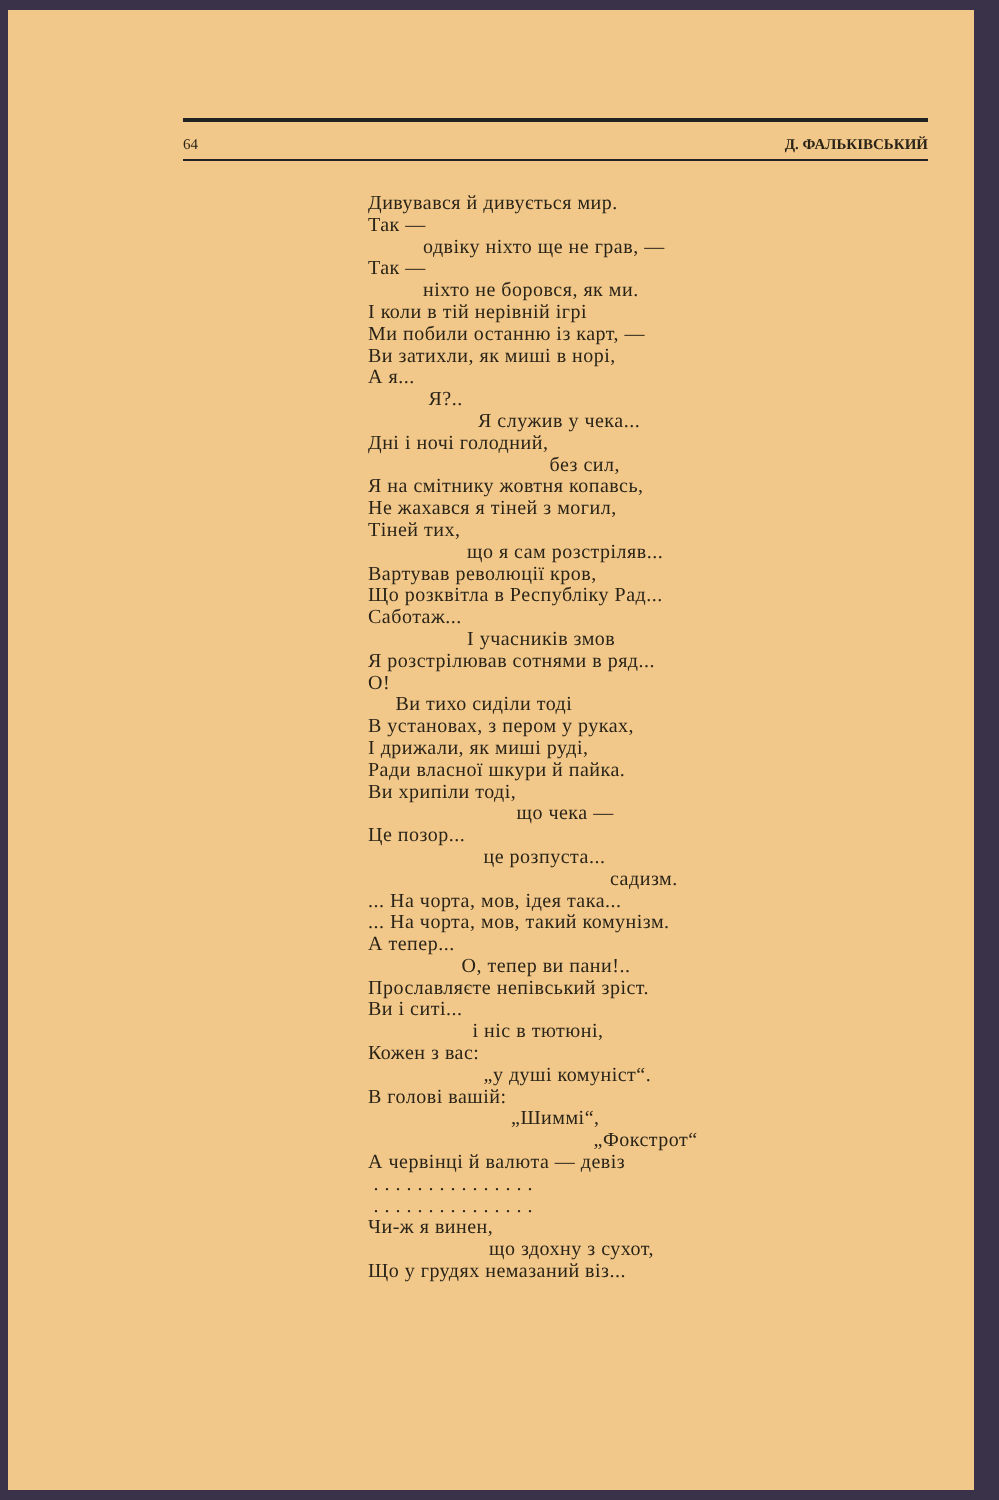64 Д. ФАЛЬКІВСЬКИЙ
Дивувався й дивується мир.
Так —
одвіку ніхто ще не грав, —
Так —
ніхто не боровся, як ми.
І коли в тій нерівній ігрі
Ми побили останню із карт, —
Ви затихли, як миші в норі,
А я...
Я?..
Я служив у чека...
Дні і ночі голодний,
без сил,
Я на смітнику жовтня копавсь,
Не жахався я тіней з могил,
Тіней тих,
що я сам розстріляв...
Вартував революції кров,
Що розквітла в Республіку Рад...
Саботаж...
І учасників змов
Я розстрілював сотнями в ряд...
О!
Ви тихо сиділи тоді
В установах, з пером у руках,
І дрижали, як миші руді,
Ради власної шкури й пайка.
Ви хрипіли тоді,
що чека —
Це позор...
це розпуста...
садизм.
... На чорта, мов, ідея така...
... На чорта, мов, такий комунізм.
А тепер...
О, тепер ви пани!..
Прославляєте непівський зріст.
Ви і ситі...
і ніс в тютюні,
Кожен з вас:
„у душі комуніст“.
В голові вашій:
„Шиммі“,
„Фокстрот“
А червінці й валюта — девіз
. . . . . . . . . . . . . . .
. . . . . . . . . . . . . . .
Чи-ж я винен,
що здохну з сухот,
Що у грудях немазаний віз...